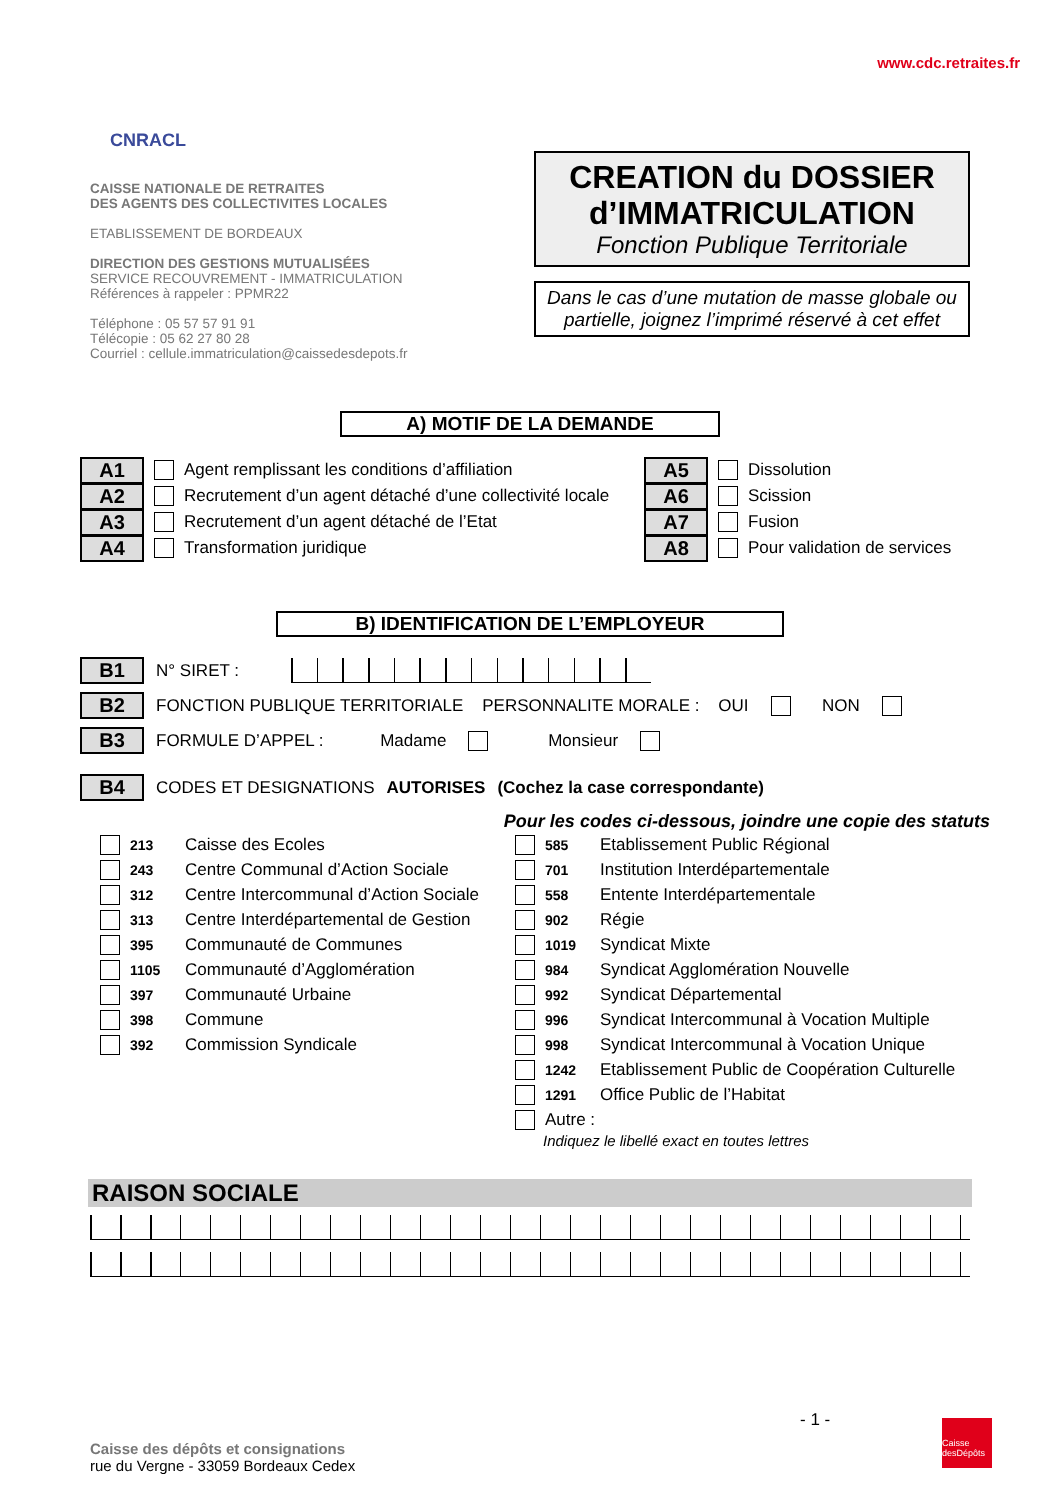CNRACL
www.cdc.retraites.fr
CAISSE NATIONALE DE RETRAITES
DES AGENTS DES COLLECTIVITES LOCALES
ETABLISSEMENT DE BORDEAUX
DIRECTION DES GESTIONS MUTUALISÉES
SERVICE RECOUVREMENT - IMMATRICULATION
Références à rappeler : PPMR22
Téléphone : 05 57 57 91 91
Télécopie : 05 62 27 80 28
Courriel : cellule.immatriculation@caissedesdepots.fr
CREATION du DOSSIER
d’IMMATRICULATION
Fonction Publique Territoriale
Dans le cas d’une mutation de masse globale ou partielle, joignez l’imprimé réservé à cet effet
A) MOTIF DE LA DEMANDE
A1 Agent remplissant les conditions d’affiliation
A2 Recrutement d’un agent détaché d’une collectivité locale
A3 Recrutement d’un agent détaché de l’Etat
A4 Transformation juridique
A5 Dissolution
A6 Scission
A7 Fusion
A8 Pour validation de services
B) IDENTIFICATION DE L’EMPLOYEUR
B1 N° SIRET :
B2 FONCTION PUBLIQUE TERRITORIALE PERSONNALITE MORALE : OUI NON
B3 FORMULE D’APPEL : Madame Monsieur
B4 CODES ET DESIGNATIONS AUTORISES (Cochez la case correspondante)
Pour les codes ci-dessous, joindre une copie des statuts
213 Caisse des Ecoles
243 Centre Communal d’Action Sociale
312 Centre Intercommunal d’Action Sociale
313 Centre Interdépartemental de Gestion
395 Communauté de Communes
1105 Communauté d’Agglomération
397 Communauté Urbaine
398 Commune
392 Commission Syndicale
585 Etablissement Public Régional
701 Institution Interdépartementale
558 Entente Interdépartementale
902 Régie
1019 Syndicat Mixte
984 Syndicat Agglomération Nouvelle
992 Syndicat Départemental
996 Syndicat Intercommunal à Vocation Multiple
998 Syndicat Intercommunal à Vocation Unique
1242 Etablissement Public de Coopération Culturelle
1291 Office Public de l’Habitat
Autre :
Indiquez le libellé exact en toutes lettres
RAISON SOCIALE
- 1 -
Caisse des dépôts et consignations
rue du Vergne - 33059 Bordeaux Cedex
Caisse desDépôts